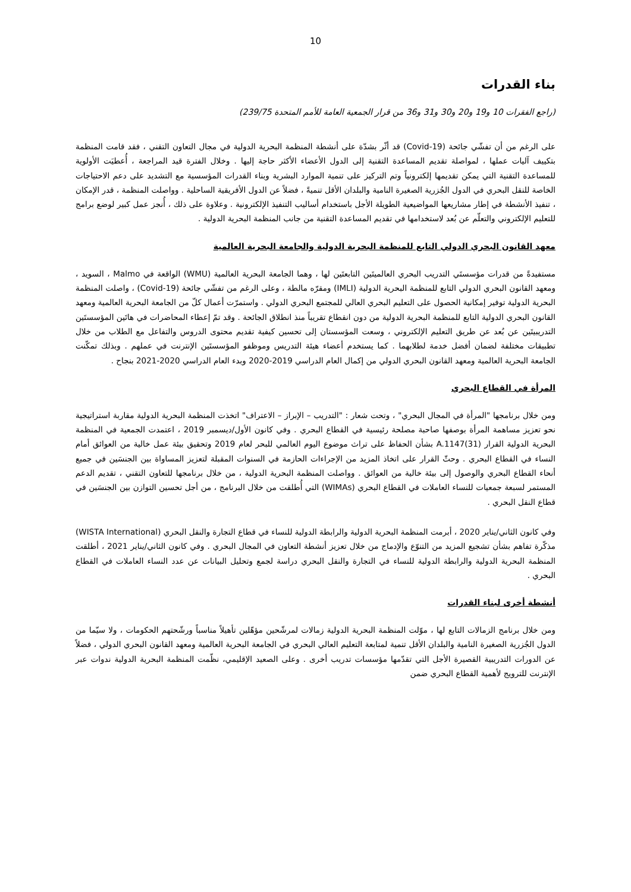10
بناء القدرات
(راجع الفقرات 10 و19 و20 و30 و31 و36 من قرار الجمعية العامة للأمم المتحدة 239/75)
على الرغم من أن تفشّي جائحة (Covid-19) قد أثّر بشدّة على أنشطة المنظمة البحرية الدولية في مجال التعاون التقني ، فقد قامت المنظمة بتكييف آليات عملها ، لمواصلة تقديم المساعدة التقنية إلى الدول الأعضاء الأكثر حاجة إليها . وخلال الفترة قيد المراجعة ، أُعطيَت الأولوية للمساعدة التقنية التي يمكن تقديمها إلكترونياً وتم التركيز على تنمية الموارد البشرية وبناء القدرات المؤسسية مع التشديد على دعم الاحتياجات الخاصة للنقل البحري في الدول الجُزرية الصغيرة النامية والبلدان الأقل تنميةً ، فضلاً عن الدول الأفريقية الساحلية . وواصلت المنظمة ، قدر الإمكان ، تنفيذ الأنشطة في إطار مشاريعها المواضيعية الطويلة الأجل باستخدام أساليب التنفيذ الإلكترونية . وعلاوة على ذلك ، أُنجز عمل كبير لوضع برامج للتعليم الإلكتروني والتعلّم عن بُعد لاستخدامها في تقديم المساعدة التقنية من جانب المنظمة البحرية الدولية .
معهد القانون البحري الدولي التابع للمنظمة البحرية الدولية والجامعة البحرية العالمية
مستفيدةً من قدرات مؤسستَي التدريب البحري العالميتَين التابعتَين لها ، وهما الجامعة البحرية العالمية (WMU) الواقعة في Malmo ، السويد ، ومعهد القانون البحري الدولي التابع للمنظمة البحرية الدولية (IMLI) ومقرّه مالطة ، وعلى الرغم من تفشّي جائحة (Covid-19) ، واصلت المنظمة البحرية الدولية توفير إمكانية الحصول على التعليم البحري العالي للمجتمع البحري الدولي . واستمرّت أعمال كلّ من الجامعة البحرية العالمية ومعهد القانون البحري الدولية التابع للمنظمة البحرية الدولية من دون انقطاع تقريباً منذ انطلاق الجائحة . وقد تمّ إعطاء المحاضرات في هاتَين المؤسستَين التدريبيتَين عن بُعد عن طريق التعليم الإلكتروني ، وسعت المؤسستان إلى تحسين كيفية تقديم محتوى الدروس والتفاعل مع الطلاب من خلال تطبيقات مختلفة لضمان أفضل خدمة لطلابهما . كما يستخدم أعضاء هيئة التدريس وموظفو المؤسستَين الإنترنت في عملهم . وبذلك تمكّنت الجامعة البحرية العالمية ومعهد القانون البحري الدولي من إكمال العام الدراسي 2019-2020 وبدء العام الدراسي 2020-2021 بنجاح .
المرأة في القطاع البحري
ومن خلال برنامجها "المرأة في المجال البحري" ، وتحت شعار : "التدريب – الإبراز – الاعتراف" اتخذت المنظمة البحرية الدولية مقاربة استراتيجية نحو تعزيز مساهمة المرأة بوصفها صاحبة مصلحة رئيسية في القطاع البحري . وفي كانون الأول/ديسمبر 2019 ، اعتمدت الجمعية في المنظمة البحرية الدولية القرار A.1147(31) بشأن الحفاظ على تراث موضوع اليوم العالمي للبحر لعام 2019 وتحقيق بيئة عمل خالية من العوائق أمام النساء في القطاع البحري . وحثّ القرار على اتخاذ المزيد من الإجراءات الحازمة في السنوات المقبلة لتعزيز المساواة بين الجنسَين في جميع أنحاء القطاع البحري والوصول إلى بيئة خالية من العوائق . وواصلت المنظمة البحرية الدولية ، من خلال برنامجها للتعاون التقني ، تقديم الدعم المستمر لسبعة جمعيات للنساء العاملات في القطاع البحري (WIMAs) التي أُطلقت من خلال البرنامج ، من أجل تحسين التوازن بين الجنسَين في قطاع النقل البحري .
وفي كانون الثاني/يناير 2020 ، أبرمت المنظمة البحرية الدولية والرابطة الدولية للنساء في قطاع التجارة والنقل البحري (WISTA International) مذكّرة تفاهم بشأن تشجيع المزيد من التنوّع والإدماج من خلال تعزيز أنشطة التعاون في المجال البحري . وفي كانون الثاني/يناير 2021 ، أطلقت المنظمة البحرية الدولية والرابطة الدولية للنساء في التجارة والنقل البحري دراسة لجمع وتحليل البيانات عن عدد النساء العاملات في القطاع البحري .
أنشطة أخرى لبناء القدرات
ومن خلال برنامج الزمالات التابع لها ، موّلت المنظمة البحرية الدولية زمالات لمرشّحين مؤهّلين تأهيلاً مناسباً ورشّحتهم الحكومات ، ولا سيّما من الدول الجُزرية الصغيرة النامية والبلدان الأقل تنمية لمتابعة التعليم العالي البحري في الجامعة البحرية العالمية ومعهد القانون البحري الدولي ، فضلاً عن الدورات التدريبية القصيرة الأجل التي تقدّمها مؤسسات تدريب أخرى . وعلى الصعيد الإقليمي، نظّمت المنظمة البحرية الدولية ندوات عبر الإنترنت للترويج لأهمية القطاع البحري ضمن